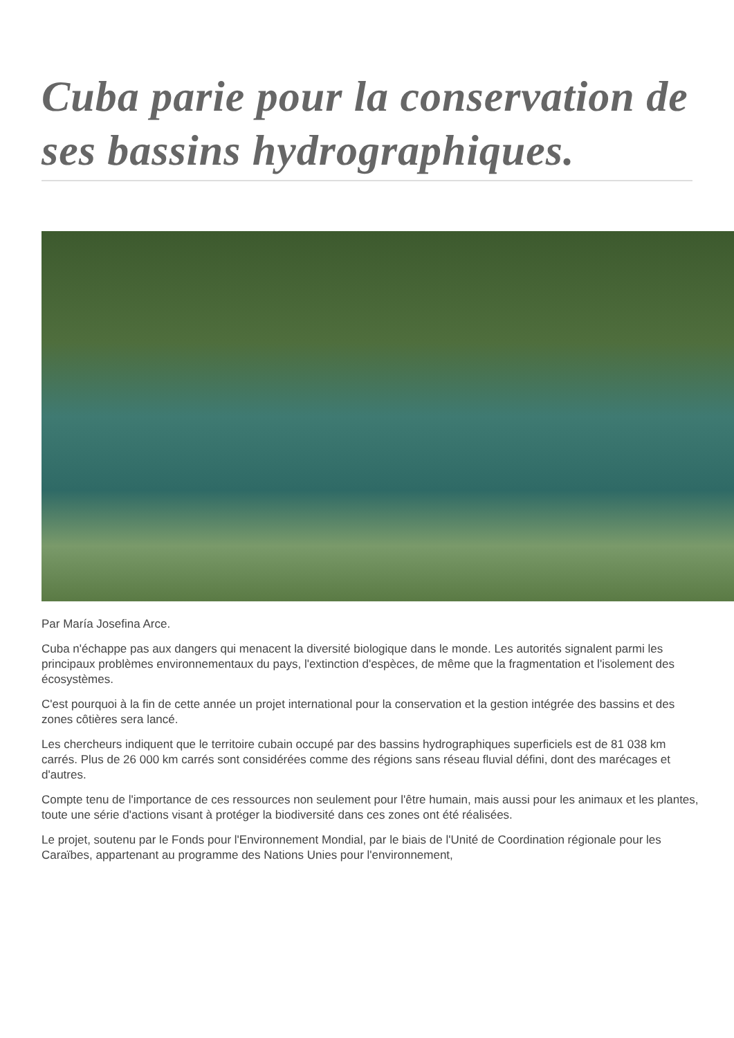Cuba parie pour la conservation de ses bassins hydrographiques.
Par María Josefina Arce.
Cuba n'échappe pas aux dangers qui menacent la diversité biologique dans le monde. Les autorités signalent parmi les principaux problèmes environnementaux du pays, l'extinction d'espèces, de même que la fragmentation et l'isolement des écosystèmes.
C'est pourquoi à la fin de cette année un projet international pour la conservation et la gestion intégrée des bassins et des zones côtières sera lancé.
Les chercheurs indiquent que le territoire cubain occupé par des bassins hydrographiques superficiels est de 81 038 km carrés. Plus de 26 000 km carrés sont considérées comme des régions sans réseau fluvial défini, dont des marécages et d'autres.
Compte tenu de l'importance de ces ressources non seulement pour l'être humain, mais aussi pour les animaux et les plantes, toute une série d'actions visant à protéger la biodiversité dans ces zones ont été réalisées.
Le projet, soutenu par le Fonds pour l'Environnement Mondial, par le biais de l'Unité de Coordination régionale pour les Caraïbes, appartenant au programme des Nations Unies pour l'environnement,